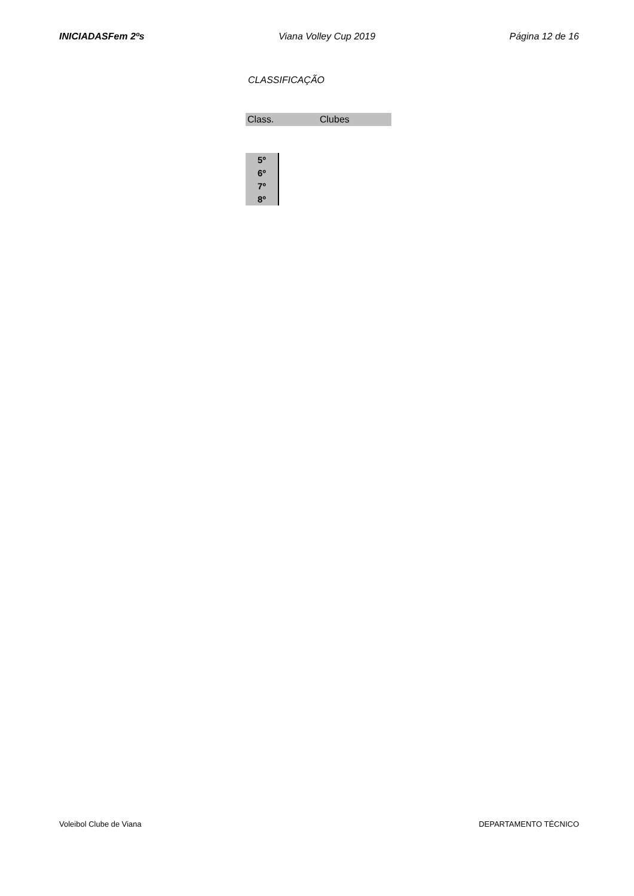INICIADASFem 2ºs Viana Volley Cup 2019 Página 12 de 16
CLASSIFICAÇÃO
| Class. | Clubes |
| --- | --- |
| 5º |
| 6º |
| 7º |
| 8º |
Voleibol Clube de Viana DEPARTAMENTO TÉCNICO